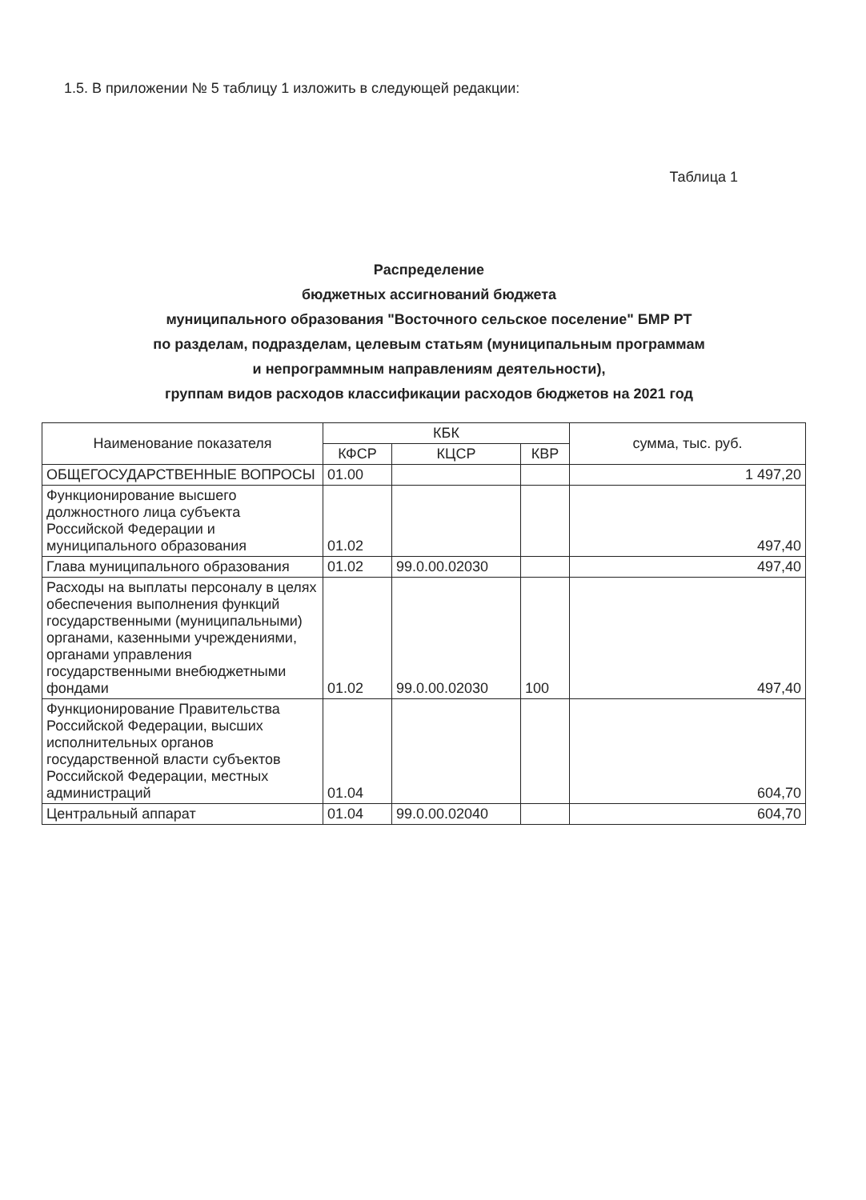1.5. В приложении № 5 таблицу 1 изложить в следующей редакции:
Таблица 1
Распределение
бюджетных ассигнований бюджета
муниципального образования "Восточного сельское поселение" БМР РТ
по разделам, подразделам, целевым статьям (муниципальным программам
и непрограммным направлениям деятельности),
группам видов расходов классификации расходов бюджетов на 2021 год
| Наименование показателя | КБК | | | сумма, тыс. руб. |
| --- | --- | --- | --- | --- |
| | КФСР | КЦСР | КВР | |
| ОБЩЕГОСУДАРСТВЕННЫЕ ВОПРОСЫ | 01.00 | | | 1 497,20 |
| Функционирование высшего должностного лица субъекта Российской Федерации и муниципального образования | 01.02 | | | 497,40 |
| Глава муниципального образования | 01.02 | 99.0.00.02030 | | 497,40 |
| Расходы на выплаты персоналу в целях обеспечения выполнения функций государственными (муниципальными) органами, казенными учреждениями, органами управления государственными внебюджетными фондами | 01.02 | 99.0.00.02030 | 100 | 497,40 |
| Функционирование Правительства Российской Федерации, высших исполнительных органов государственной власти субъектов Российской Федерации, местных администраций | 01.04 | | | 604,70 |
| Центральный аппарат | 01.04 | 99.0.00.02040 | | 604,70 |